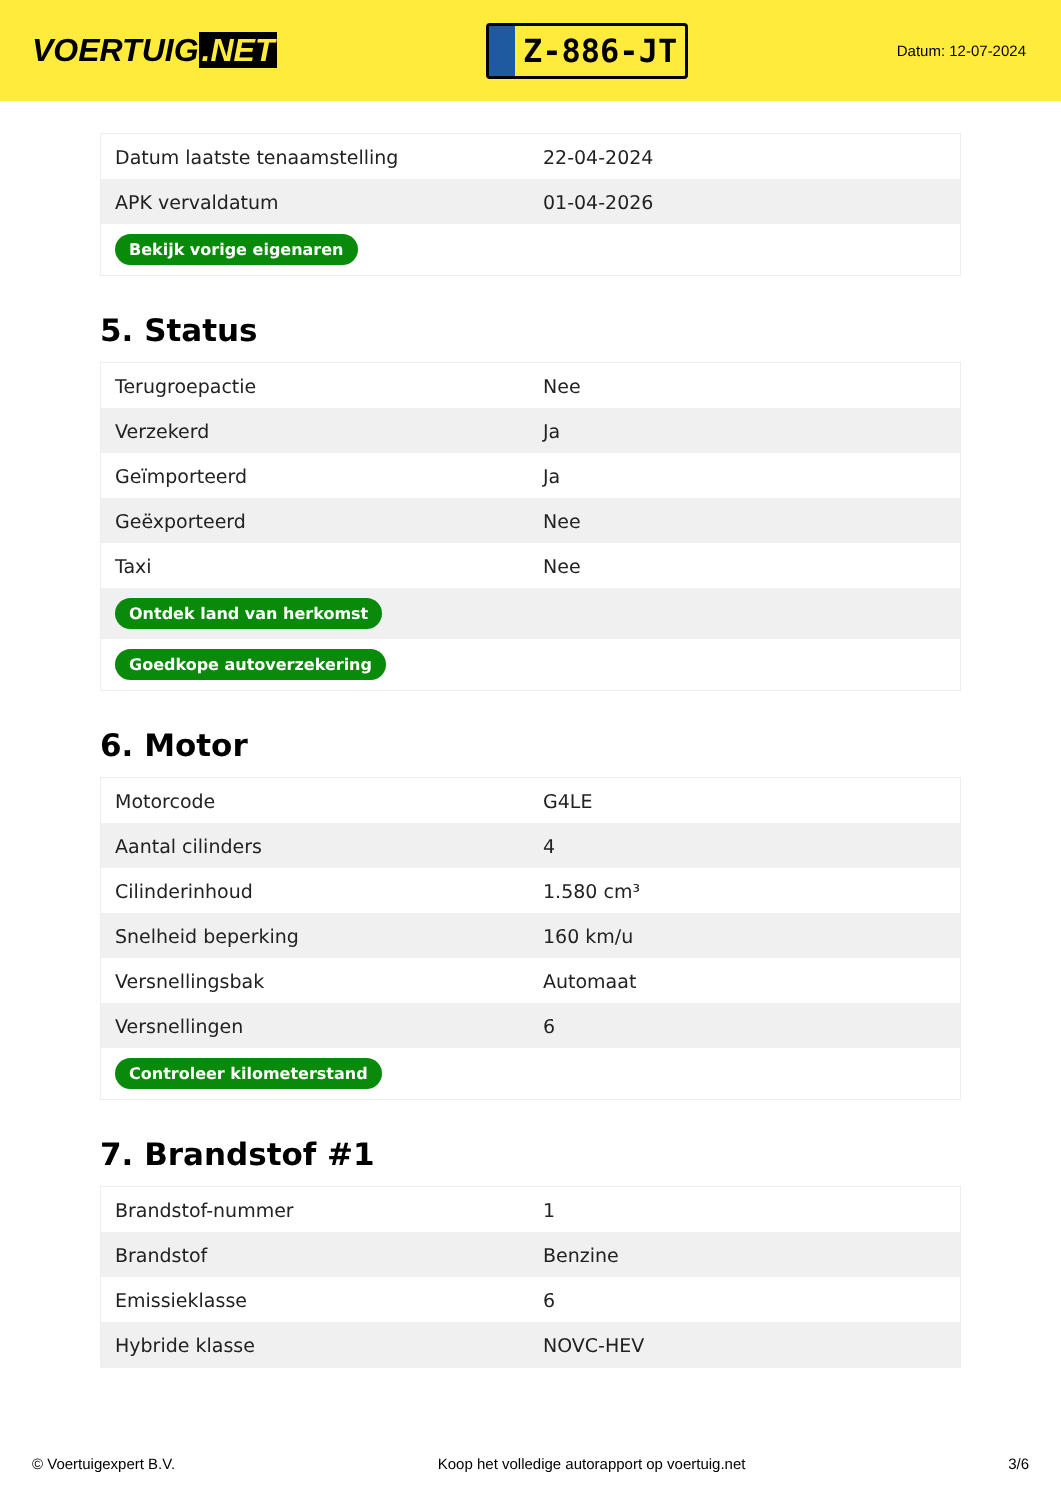VOERTUIG.NET
Z-886-JT
Datum: 12-07-2024
| Datum laatste tenaamstelling | 22-04-2024 |
| APK vervaldatum | 01-04-2026 |
| Bekijk vorige eigenaren | |
5. Status
| Terugroepactie | Nee |
| Verzekerd | Ja |
| Geïmporteerd | Ja |
| Geëxporteerd | Nee |
| Taxi | Nee |
| Ontdek land van herkomst | |
| Goedkope autoverzekering | |
6. Motor
| Motorcode | G4LE |
| Aantal cilinders | 4 |
| Cilinderinhoud | 1.580 cm³ |
| Snelheid beperking | 160 km/u |
| Versnellingsbak | Automaat |
| Versnellingen | 6 |
| Controleer kilometerstand | |
7. Brandstof #1
| Brandstof-nummer | 1 |
| Brandstof | Benzine |
| Emissieklasse | 6 |
| Hybride klasse | NOVC-HEV |
© Voertuigexpert B.V. Koop het volledige autorapport op voertuig.net 3/6